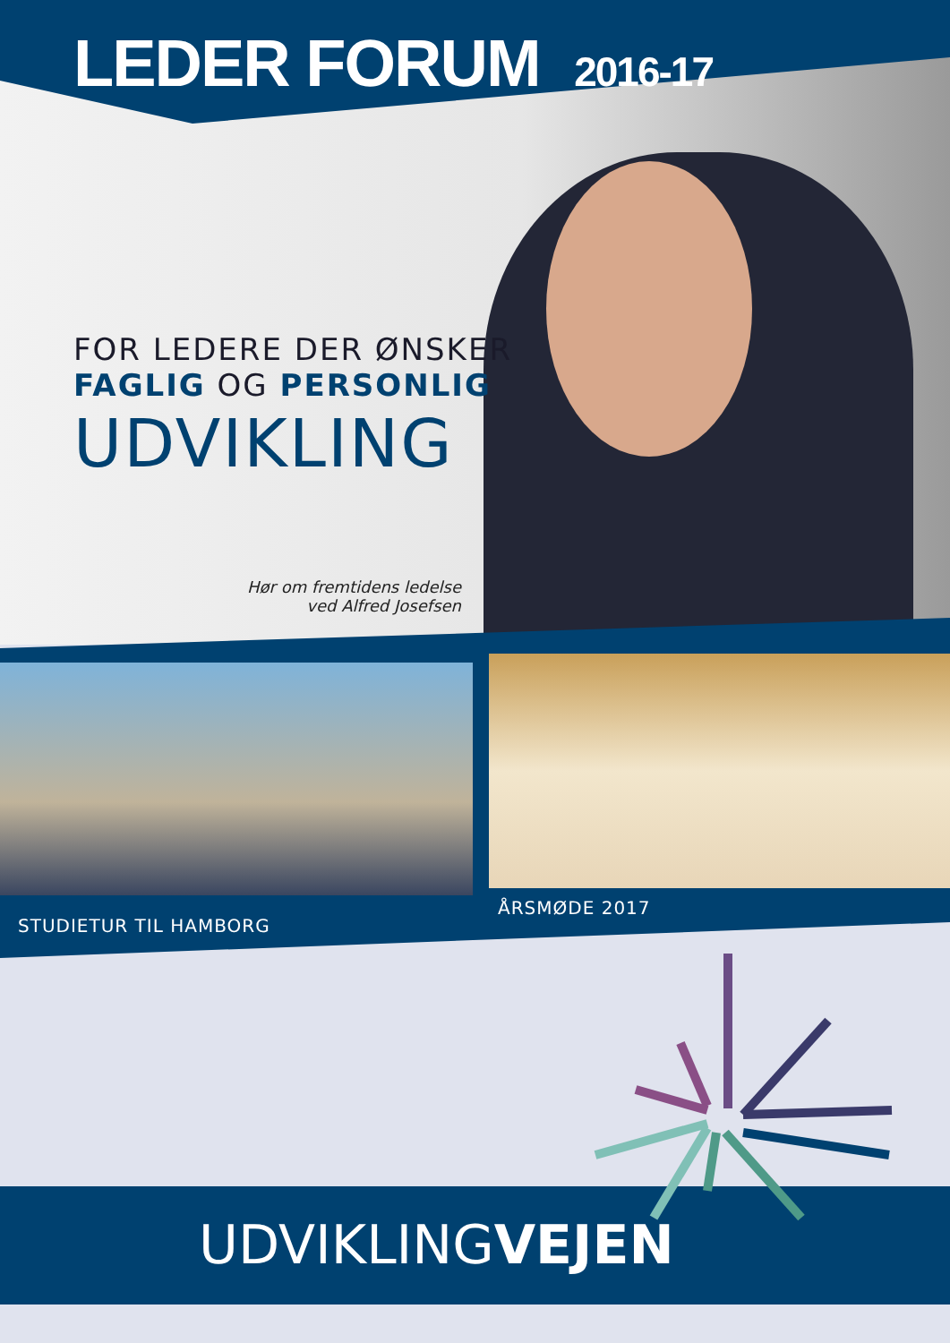LEDER FORUM 2016-17
FOR LEDERE DER ØNSKER
FAGLIG OG PERSONLIG
UDVIKLING
Hør om fremtidens ledelse
ved Alfred Josefsen
STUDIETUR TIL HAMBORG
ÅRSMØDE 2017
UDVIKLINGVEJEN